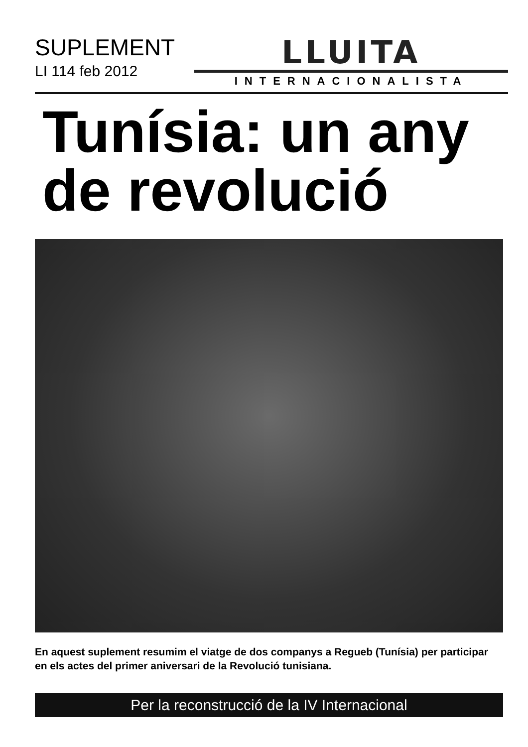SUPLEMENT
LI 114 feb 2012
LLUITA
INTERNACIONALISTA
Tunísia: un any
de revolució
En aquest suplement resumim el viatge de dos companys a Regueb (Tunísia) per participar en els actes del primer aniversari de la Revolució tunisiana.
Per la reconstrucció de la IV Internacional